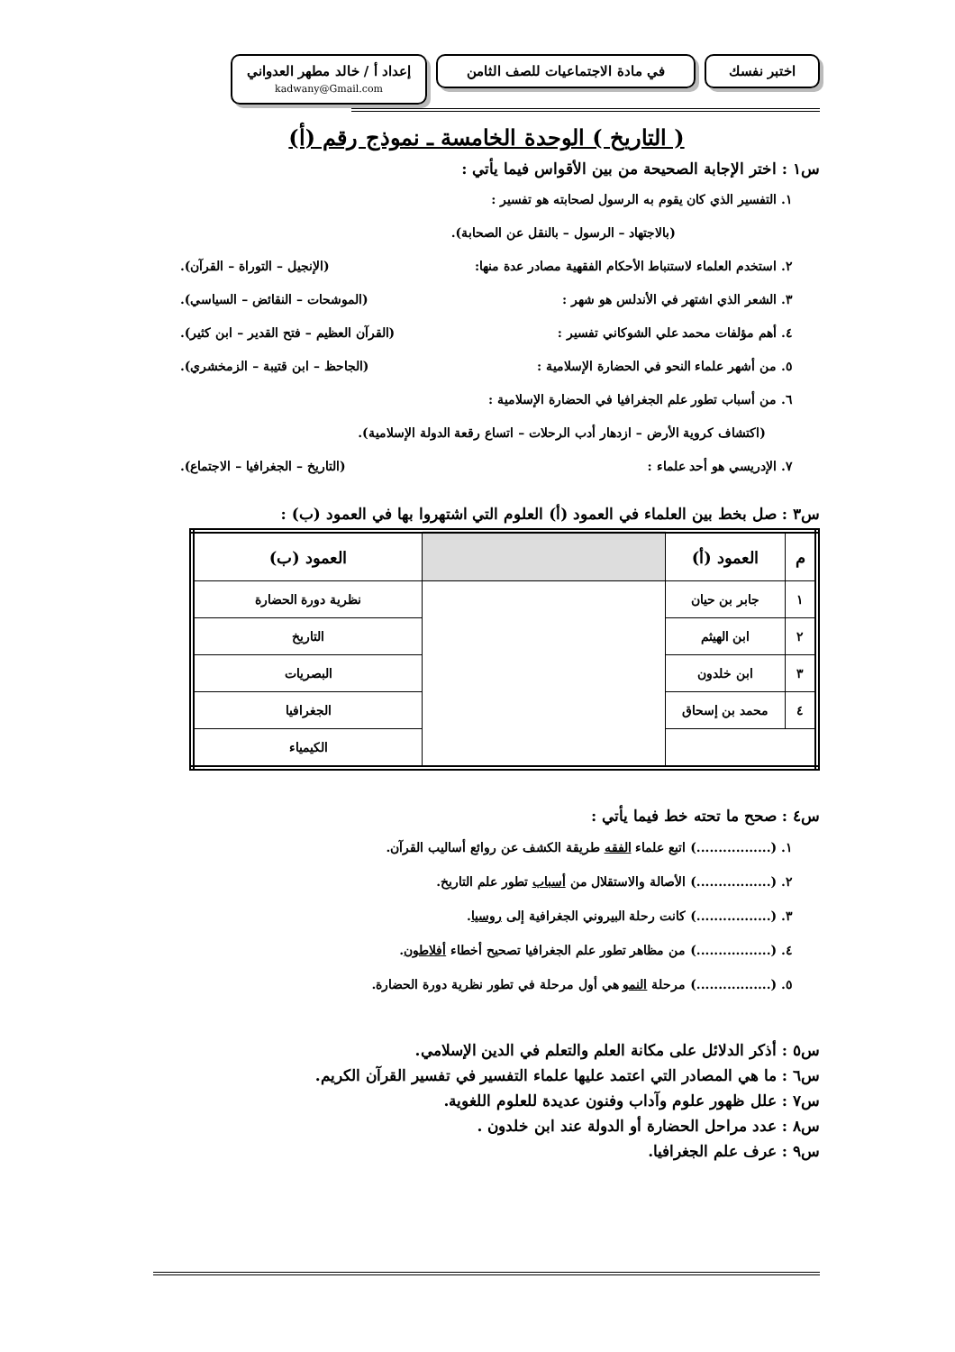اختبر نفسك في مادة الاجتماعيات للصف الثامن
إعداد أ / خالد مطهر العدواني
kadwany@Gmail.com
( التاريخ ) الوحدة الخامسة ـ نموذج رقم (أ)
س١ : اختر الإجابة الصحيحة من بين الأقواس فيما يأتي :
١. التفسير الذي كان يقوم به الرسول لصحابته هو تفسير :
(بالاجتهاد – الرسول – بالنقل عن الصحابة).
٢. استخدم العلماء لاستنباط الأحكام الفقهية مصادر عدة منها: (الإنجيل – التوراة – القرآن).
٣. الشعر الذي اشتهر في الأندلس هو شهر : (الموشحات – النقائض – السياسي).
٤. أهم مؤلفات محمد علي الشوكاني تفسير : (القرآن العظيم – فتح القدير – ابن كثير).
٥. من أشهر علماء النحو في الحضارة الإسلامية : (الجاحظ – ابن قتيبة – الزمخشري).
٦. من أسباب تطور علم الجغرافيا في الحضارة الإسلامية :
(اكتشاف كروية الأرض – ازدهار أدب الرحلات – اتساع رقعة الدولة الإسلامية).
٧. الإدريسي هو أحد علماء : (التاريخ – الجغرافيا – الاجتماع).
س٣ : صل بخط بين العلماء في العمود (أ) العلوم التي اشتهروا بها في العمود (ب) :
| م | العمود (أ) | | العمود (ب) |
| --- | --- | --- | --- |
| ١ | جابر بن حيان | | نظرية دورة الحضارة |
| ٢ | ابن الهيثم | | التاريخ |
| ٣ | ابن خلدون | | البصريات |
| ٤ | محمد بن إسحاق | | الجغرافيا |
| | | | الكيمياء |
س٤ : صحح ما تحته خط فيما يأتي :
١. (.................) اتبع علماء الفقه طريقة الكشف عن روائع أساليب القرآن.
٢. (.................) الأصالة والاستقلال من أسباب تطور علم التاريخ.
٣. (.................) كانت رحلة البيروني الجغرافية إلى روسيا.
٤. (.................) من مظاهر تطور علم الجغرافيا تصحيح أخطاء أفلاطون.
٥. (.................) مرحلة النمو هي أول مرحلة في تطور نظرية دورة الحضارة.
س٥ : أذكر الدلائل على مكانة العلم والتعلم في الدين الإسلامي.
س٦ : ما هي المصادر التي اعتمد عليها علماء التفسير في تفسير القرآن الكريم.
س٧ : علل ظهور علوم وآداب وفنون عديدة للعلوم اللغوية.
س٨ : عدد مراحل الحضارة أو الدولة عند ابن خلدون .
س٩ : عرف علم الجغرافيا.